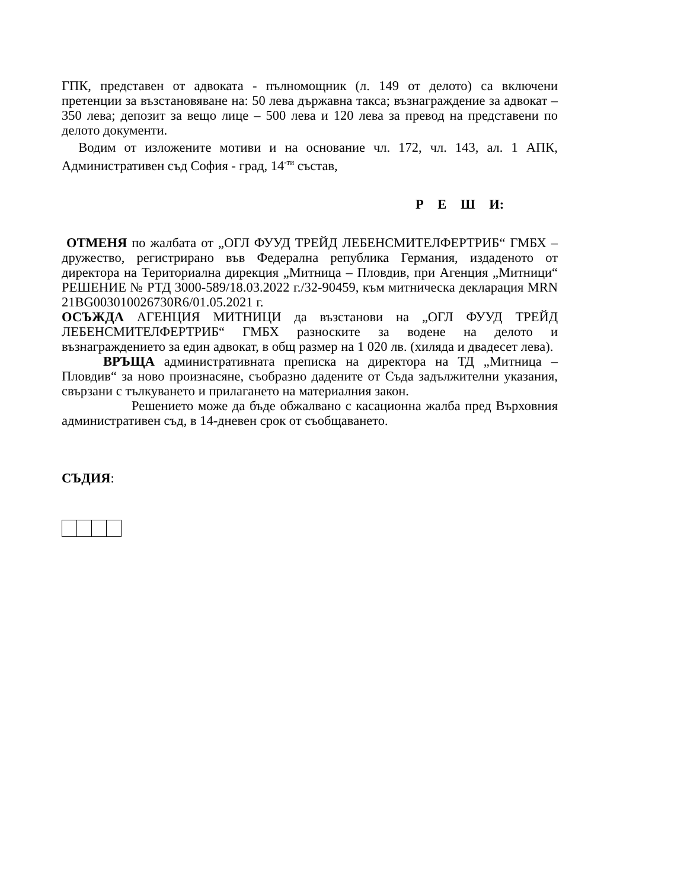ГПК, представен от адвоката - пълномощник (л. 149 от делото) са включени претенции за възстановяване на: 50 лева държавна такса; възнаграждение за адвокат – 350 лева; депозит за вещо лице – 500 лева и 120 лева за превод на представени по делото документи.
Водим от изложените мотиви и на основание чл. 172, чл. 143, ал. 1 АПК, Административен съд София - град, 14<sup>-ти</sup> състав,
Р Е Ш И:
ОТМЕНЯ по жалбата от „ОГЛ ФУУД ТРЕЙД ЛЕБЕНСМИТЕЛФЕРТРИБ“ ГМБХ – дружество, регистрирано във Федерална република Германия, издаденото от директора на Териториална дирекция „Митница – Пловдив, при Агенция „Митници“ РЕШЕНИЕ № РТД 3000-589/18.03.2022 г./32-90459, към митническа декларация MRN 21BG003010026730R6/01.05.2021 г.
ОСЪЖДА АГЕНЦИЯ МИТНИЦИ да възстанови на „ОГЛ ФУУД ТРЕЙД ЛЕБЕНСМИТЕЛФЕРТРИБ“ ГМБХ разноските за водене на делото и възнаграждението за един адвокат, в общ размер на 1 020 лв. (хиляда и двадесет лева).
ВРЪЩА административната преписка на директора на ТД „Митница – Пловдив“ за ново произнасяне, съобразно дадените от Съда задължителни указания, свързани с тълкуването и прилагането на материалния закон.
Решението може да бъде обжалвано с касационна жалба пред Върховния административен съд, в 14-дневен срок от съобщаването.
СЪДИЯ: